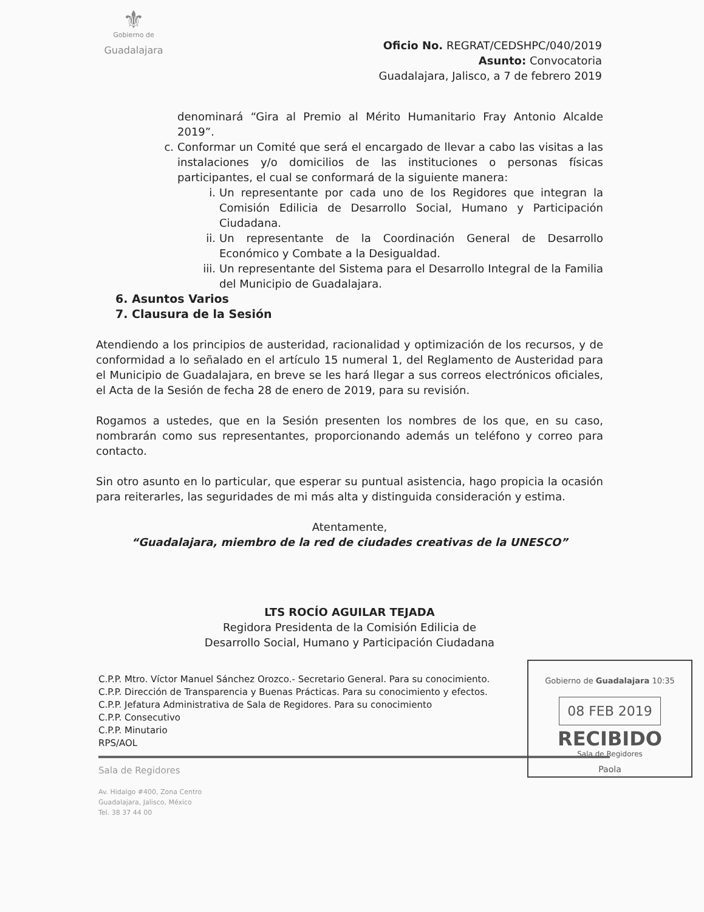⚜
Gobierno de
Guadalajara
Oficio No. REGRAT/CEDSHPC/040/2019
Asunto: Convocatoria
Guadalajara, Jalisco, a 7 de febrero 2019
denominará “Gira al Premio al Mérito Humanitario Fray Antonio Alcalde 2019”.
c. Conformar un Comité que será el encargado de llevar a cabo las visitas a las instalaciones y/o domicilios de las instituciones o personas físicas participantes, el cual se conformará de la siguiente manera:
i. Un representante por cada uno de los Regidores que integran la Comisión Edilicia de Desarrollo Social, Humano y Participación Ciudadana.
ii. Un representante de la Coordinación General de Desarrollo Económico y Combate a la Desigualdad.
iii. Un representante del Sistema para el Desarrollo Integral de la Familia del Municipio de Guadalajara.
6. Asuntos Varios
7. Clausura de la Sesión
Atendiendo a los principios de austeridad, racionalidad y optimización de los recursos, y de conformidad a lo señalado en el artículo 15 numeral 1, del Reglamento de Austeridad para el Municipio de Guadalajara, en breve se les hará llegar a sus correos electrónicos oficiales, el Acta de la Sesión de fecha 28 de enero de 2019, para su revisión.
Rogamos a ustedes, que en la Sesión presenten los nombres de los que, en su caso, nombrarán como sus representantes, proporcionando además un teléfono y correo para contacto.
Sin otro asunto en lo particular, que esperar su puntual asistencia, hago propicia la ocasión para reiterarles, las seguridades de mi más alta y distinguida consideración y estima.
Atentamente,
“Guadalajara, miembro de la red de ciudades creativas de la UNESCO”
LTS ROCÍO AGUILAR TEJADA
Regidora Presidenta de la Comisión Edilicia de
Desarrollo Social, Humano y Participación Ciudadana
Gobierno de Guadalajara 10:35
08 FEB 2019
RECIBIDO
Sala de Regidores
Paola
C.P.P. Mtro. Víctor Manuel Sánchez Orozco.- Secretario General. Para su conocimiento.
C.P.P. Dirección de Transparencia y Buenas Prácticas. Para su conocimiento y efectos.
C.P.P. Jefatura Administrativa de Sala de Regidores. Para su conocimiento
C.P.P. Consecutivo
C.P.P. Minutario
RPS/AOL
Sala de Regidores
Av. Hidalgo #400, Zona Centro
Guadalajara, Jalisco, México
Tel. 38 37 44 00